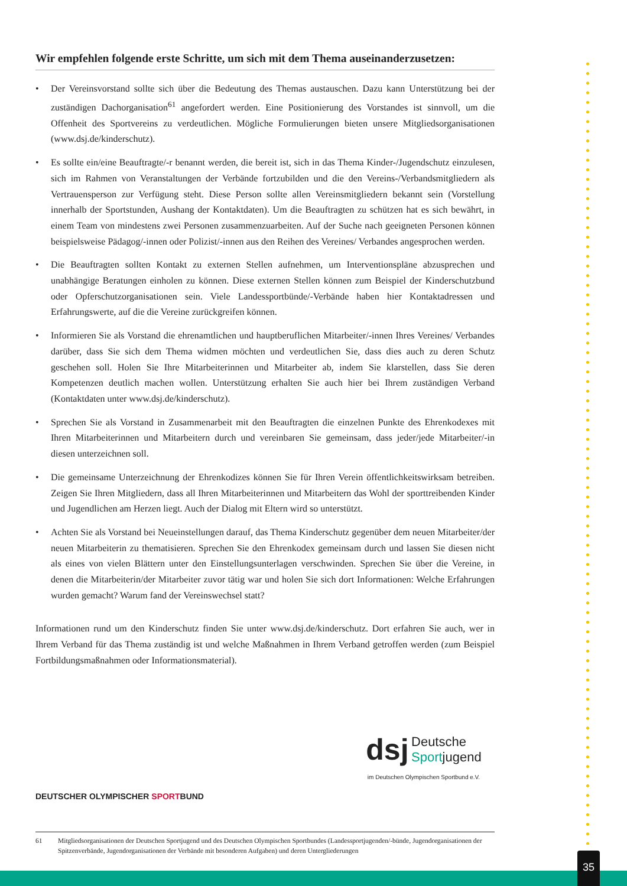Wir empfehlen folgende erste Schritte, um sich mit dem Thema auseinanderzusetzen:
• Der Vereinsvorstand sollte sich über die Bedeutung des Themas austauschen. Dazu kann Unterstützung bei der zuständigen Dachorganisation<sup>61</sup> angefordert werden. Eine Positionierung des Vorstandes ist sinnvoll, um die Offenheit des Sportvereins zu verdeutlichen. Mögliche Formulierungen bieten unsere Mitgliedsorganisationen (www.dsj.de/kinderschutz).
• Es sollte ein/eine Beauftragte/-r benannt werden, die bereit ist, sich in das Thema Kinder-/Jugendschutz einzulesen, sich im Rahmen von Veranstaltungen der Verbände fortzubilden und die den Vereins-/Verbandsmitgliedern als Vertrauensperson zur Verfügung steht. Diese Person sollte allen Vereinsmitgliedern bekannt sein (Vorstellung innerhalb der Sportstunden, Aushang der Kontaktdaten). Um die Beauftragten zu schützen hat es sich bewährt, in einem Team von mindestens zwei Personen zusammenzuarbeiten. Auf der Suche nach geeigneten Personen können beispielsweise Pädagog/-innen oder Polizist/-innen aus den Reihen des Vereines/ Verbandes angesprochen werden.
• Die Beauftragten sollten Kontakt zu externen Stellen aufnehmen, um Interventionspläne abzusprechen und unabhängige Beratungen einholen zu können. Diese externen Stellen können zum Beispiel der Kinderschutzbund oder Opferschutzorganisationen sein. Viele Landessportbünde/-Verbände haben hier Kontaktadressen und Erfahrungswerte, auf die die Vereine zurückgreifen können.
• Informieren Sie als Vorstand die ehrenamtlichen und hauptberuflichen Mitarbeiter/-innen Ihres Vereines/ Verbandes darüber, dass Sie sich dem Thema widmen möchten und verdeutlichen Sie, dass dies auch zu deren Schutz geschehen soll. Holen Sie Ihre Mitarbeiterinnen und Mitarbeiter ab, indem Sie klarstellen, dass Sie deren Kompetenzen deutlich machen wollen. Unterstützung erhalten Sie auch hier bei Ihrem zuständigen Verband (Kontaktdaten unter www.dsj.de/kinderschutz).
• Sprechen Sie als Vorstand in Zusammenarbeit mit den Beauftragten die einzelnen Punkte des Ehrenkodexes mit Ihren Mitarbeiterinnen und Mitarbeitern durch und vereinbaren Sie gemeinsam, dass jeder/jede Mitarbeiter/-in diesen unterzeichnen soll.
• Die gemeinsame Unterzeichnung der Ehrenkodizes können Sie für Ihren Verein öffentlichkeitswirksam betreiben. Zeigen Sie Ihren Mitgliedern, dass all Ihren Mitarbeiterinnen und Mitarbeitern das Wohl der sporttreibenden Kinder und Jugendlichen am Herzen liegt. Auch der Dialog mit Eltern wird so unterstützt.
• Achten Sie als Vorstand bei Neueinstellungen darauf, das Thema Kinderschutz gegenüber dem neuen Mitarbeiter/der neuen Mitarbeiterin zu thematisieren. Sprechen Sie den Ehrenkodex gemeinsam durch und lassen Sie diesen nicht als eines von vielen Blättern unter den Einstellungsunterlagen verschwinden. Sprechen Sie über die Vereine, in denen die Mitarbeiterin/der Mitarbeiter zuvor tätig war und holen Sie sich dort Informationen: Welche Erfahrungen wurden gemacht? Warum fand der Vereinswechsel statt?
Informationen rund um den Kinderschutz finden Sie unter www.dsj.de/kinderschutz. Dort erfahren Sie auch, wer in Ihrem Verband für das Thema zuständig ist und welche Maßnahmen in Ihrem Verband getroffen werden (zum Beispiel Fortbildungsmaßnahmen oder Informationsmaterial).
DEUTSCHER OLYMPISCHER SPORTBUND
dsj
Deutsche
Sportjugend
im Deutschen Olympischen Sportbund e.V.
61 Mitgliedsorganisationen der Deutschen Sportjugend und des Deutschen Olympischen Sportbundes (Landessportjugenden/-bünde, Jugendorganisationen der Spitzenverbände, Jugendorganisationen der Verbände mit besonderen Aufgaben) und deren Untergliederungen
35